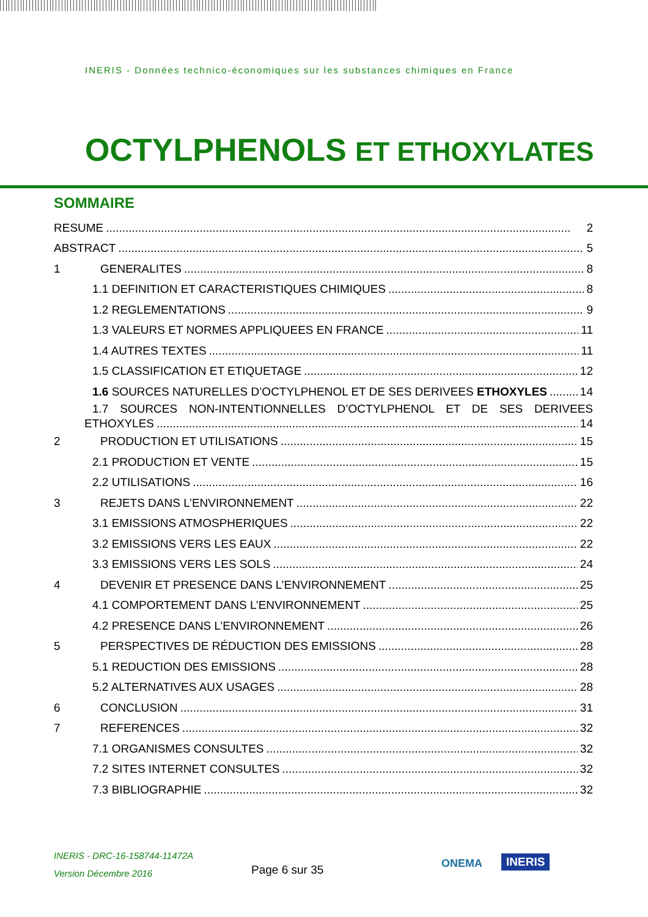INERIS - Données technico-économiques sur les substances chimiques en France
OCTYLPHENOLS ET ETHOXYLATES
SOMMAIRE
RESUME 2
ABSTRACT 5
1 GENERALITES 8
1.1 DEFINITION ET CARACTERISTIQUES CHIMIQUES 8
1.2 REGLEMENTATIONS 9
1.3 VALEURS ET NORMES APPLIQUEES EN FRANCE 11
1.4 AUTRES TEXTES 11
1.5 CLASSIFICATION ET ETIQUETAGE 12
1.6 SOURCES NATURELLES D’OCTYLPHENOL ET DE SES DERIVEES ETHOXYLES 14
1.7 SOURCES NON-INTENTIONNELLES D’OCTYLPHENOL ET DE SES DERIVEES
ETHOXYLES 14
2 PRODUCTION ET UTILISATIONS 15
2.1 PRODUCTION ET VENTE 15
2.2 UTILISATIONS 16
3 REJETS DANS L’ENVIRONNEMENT 22
3.1 EMISSIONS ATMOSPHERIQUES 22
3.2 EMISSIONS VERS LES EAUX 22
3.3 EMISSIONS VERS LES SOLS 24
4 DEVENIR ET PRESENCE DANS L’ENVIRONNEMENT 25
4.1 COMPORTEMENT DANS L’ENVIRONNEMENT 25
4.2 PRESENCE DANS L’ENVIRONNEMENT 26
5 PERSPECTIVES DE RÉDUCTION DES EMISSIONS 28
5.1 REDUCTION DES EMISSIONS 28
5.2 ALTERNATIVES AUX USAGES 28
6 CONCLUSION 31
7 REFERENCES 32
7.1 ORGANISMES CONSULTES 32
7.2 SITES INTERNET CONSULTES 32
7.3 BIBLIOGRAPHIE 32
INERIS - DRC-16-158744-11472A
Version Décembre 2016
Page 6 sur 35 ONEMA INERIS